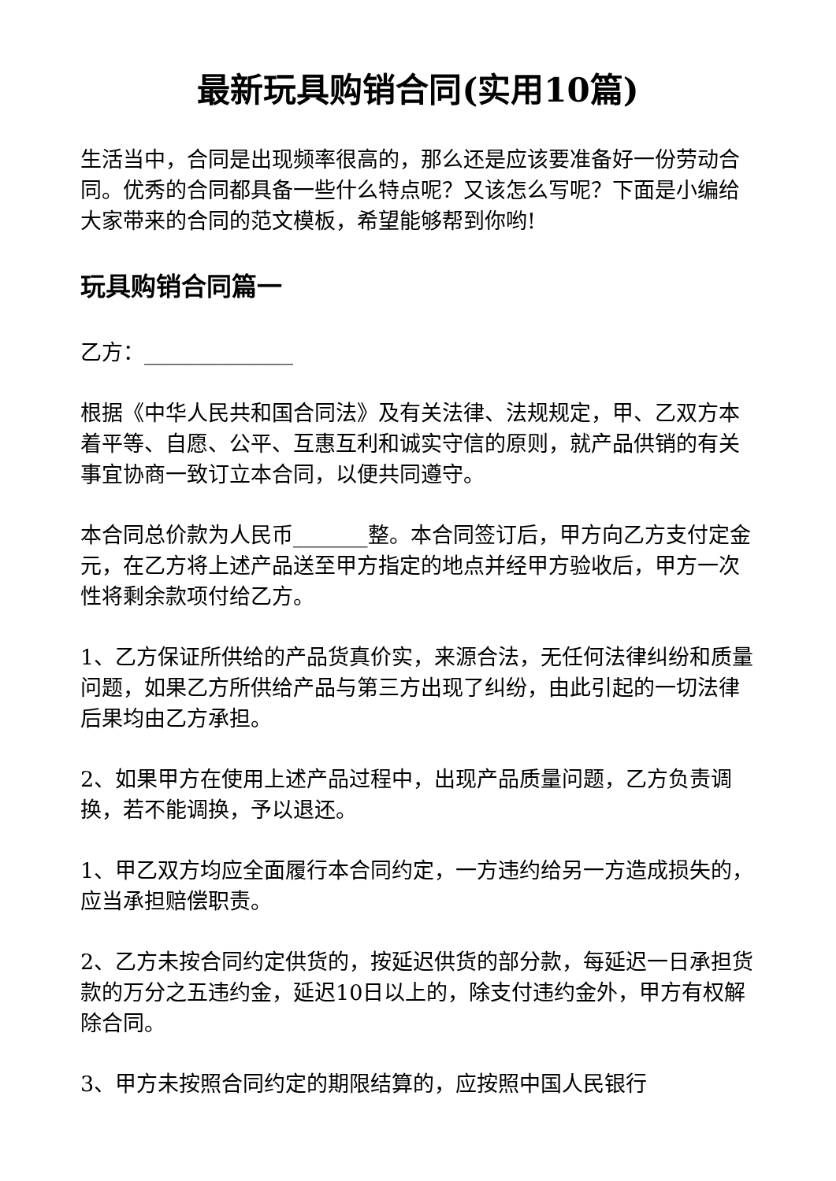最新玩具购销合同(实用10篇)
生活当中，合同是出现频率很高的，那么还是应该要准备好一份劳动合同。优秀的合同都具备一些什么特点呢？又该怎么写呢？下面是小编给大家带来的合同的范文模板，希望能够帮到你哟!
玩具购销合同篇一
乙方：______________
根据《中华人民共和国合同法》及有关法律、法规规定，甲、乙双方本着平等、自愿、公平、互惠互利和诚实守信的原则，就产品供销的有关事宜协商一致订立本合同，以便共同遵守。
本合同总价款为人民币_______整。本合同签订后，甲方向乙方支付定金 元，在乙方将上述产品送至甲方指定的地点并经甲方验收后，甲方一次性将剩余款项付给乙方。
1、乙方保证所供给的产品货真价实，来源合法，无任何法律纠纷和质量问题，如果乙方所供给产品与第三方出现了纠纷，由此引起的一切法律后果均由乙方承担。
2、如果甲方在使用上述产品过程中，出现产品质量问题，乙方负责调换，若不能调换，予以退还。
1、甲乙双方均应全面履行本合同约定，一方违约给另一方造成损失的，应当承担赔偿职责。
2、乙方未按合同约定供货的，按延迟供货的部分款，每延迟一日承担货款的万分之五违约金，延迟10日以上的，除支付违约金外，甲方有权解除合同。
3、甲方未按照合同约定的期限结算的，应按照中国人民银行